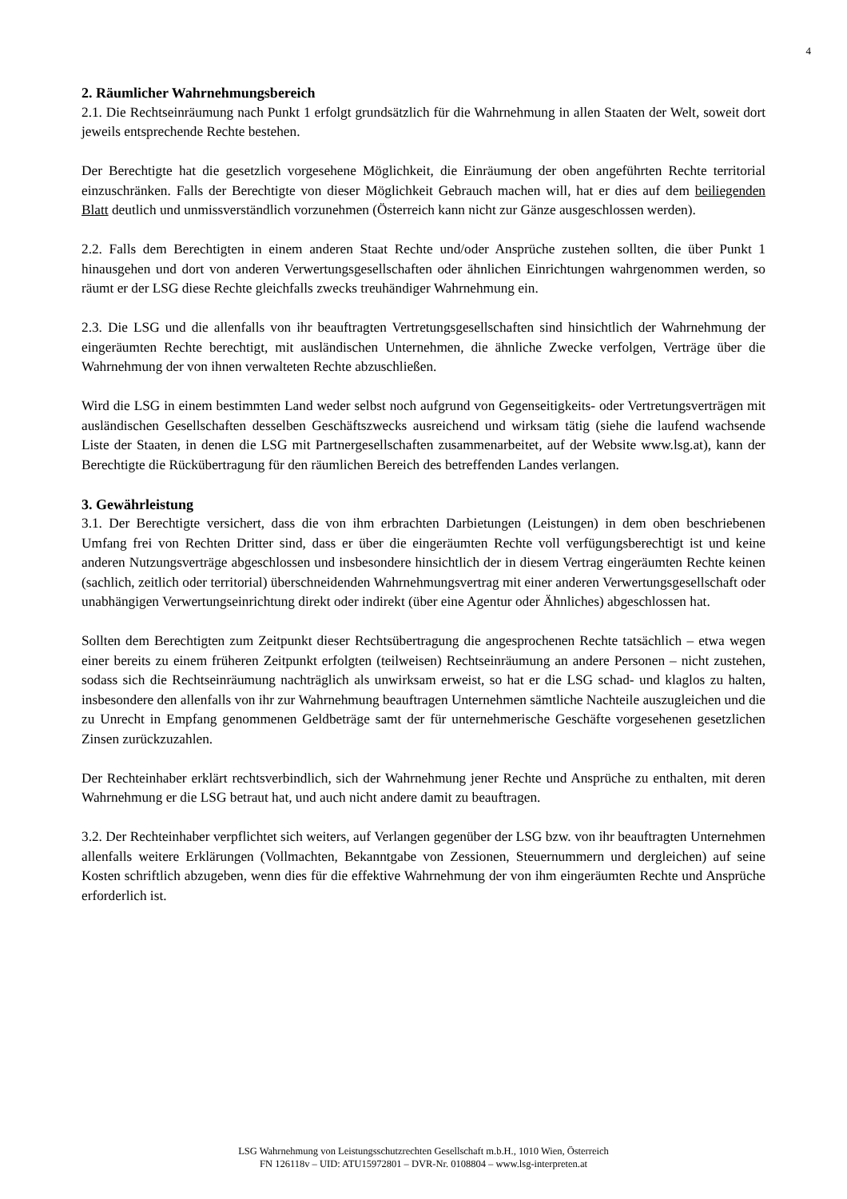4
2. Räumlicher Wahrnehmungsbereich
2.1. Die Rechtseinräumung nach Punkt 1 erfolgt grundsätzlich für die Wahrnehmung in allen Staaten der Welt, soweit dort jeweils entsprechende Rechte bestehen.
Der Berechtigte hat die gesetzlich vorgesehene Möglichkeit, die Einräumung der oben angeführten Rechte territorial einzuschränken. Falls der Berechtigte von dieser Möglichkeit Gebrauch machen will, hat er dies auf dem beiliegenden Blatt deutlich und unmissverständlich vorzunehmen (Österreich kann nicht zur Gänze ausgeschlossen werden).
2.2. Falls dem Berechtigten in einem anderen Staat Rechte und/oder Ansprüche zustehen sollten, die über Punkt 1 hinausgehen und dort von anderen Verwertungsgesellschaften oder ähnlichen Einrichtungen wahrgenommen werden, so räumt er der LSG diese Rechte gleichfalls zwecks treuhändiger Wahrnehmung ein.
2.3. Die LSG und die allenfalls von ihr beauftragten Vertretungsgesellschaften sind hinsichtlich der Wahrnehmung der eingeräumten Rechte berechtigt, mit ausländischen Unternehmen, die ähnliche Zwecke verfolgen, Verträge über die Wahrnehmung der von ihnen verwalteten Rechte abzuschließen.
Wird die LSG in einem bestimmten Land weder selbst noch aufgrund von Gegenseitigkeits- oder Vertretungsverträgen mit ausländischen Gesellschaften desselben Geschäftszwecks ausreichend und wirksam tätig (siehe die laufend wachsende Liste der Staaten, in denen die LSG mit Partnergesellschaften zusammenarbeitet, auf der Website www.lsg.at), kann der Berechtigte die Rückübertragung für den räumlichen Bereich des betreffenden Landes verlangen.
3. Gewährleistung
3.1. Der Berechtigte versichert, dass die von ihm erbrachten Darbietungen (Leistungen) in dem oben beschriebenen Umfang frei von Rechten Dritter sind, dass er über die eingeräumten Rechte voll verfügungsberechtigt ist und keine anderen Nutzungsverträge abgeschlossen und insbesondere hinsichtlich der in diesem Vertrag eingeräumten Rechte keinen (sachlich, zeitlich oder territorial) überschneidenden Wahrnehmungsvertrag mit einer anderen Verwertungsgesellschaft oder unabhängigen Verwertungseinrichtung direkt oder indirekt (über eine Agentur oder Ähnliches) abgeschlossen hat.
Sollten dem Berechtigten zum Zeitpunkt dieser Rechtsübertragung die angesprochenen Rechte tatsächlich – etwa wegen einer bereits zu einem früheren Zeitpunkt erfolgten (teilweisen) Rechtseinräumung an andere Personen – nicht zustehen, sodass sich die Rechtseinräumung nachträglich als unwirksam erweist, so hat er die LSG schad- und klaglos zu halten, insbesondere den allenfalls von ihr zur Wahrnehmung beauftragen Unternehmen sämtliche Nachteile auszugleichen und die zu Unrecht in Empfang genommenen Geldbeträge samt der für unternehmerische Geschäfte vorgesehenen gesetzlichen Zinsen zurückzuzahlen.
Der Rechteinhaber erklärt rechtsverbindlich, sich der Wahrnehmung jener Rechte und Ansprüche zu enthalten, mit deren Wahrnehmung er die LSG betraut hat, und auch nicht andere damit zu beauftragen.
3.2. Der Rechteinhaber verpflichtet sich weiters, auf Verlangen gegenüber der LSG bzw. von ihr beauftragten Unternehmen allenfalls weitere Erklärungen (Vollmachten, Bekanntgabe von Zessionen, Steuernummern und dergleichen) auf seine Kosten schriftlich abzugeben, wenn dies für die effektive Wahrnehmung der von ihm eingeräumten Rechte und Ansprüche erforderlich ist.
LSG Wahrnehmung von Leistungsschutzrechten Gesellschaft m.b.H., 1010 Wien, Österreich
FN 126118v – UID: ATU15972801 – DVR-Nr. 0108804 – www.lsg-interpreten.at